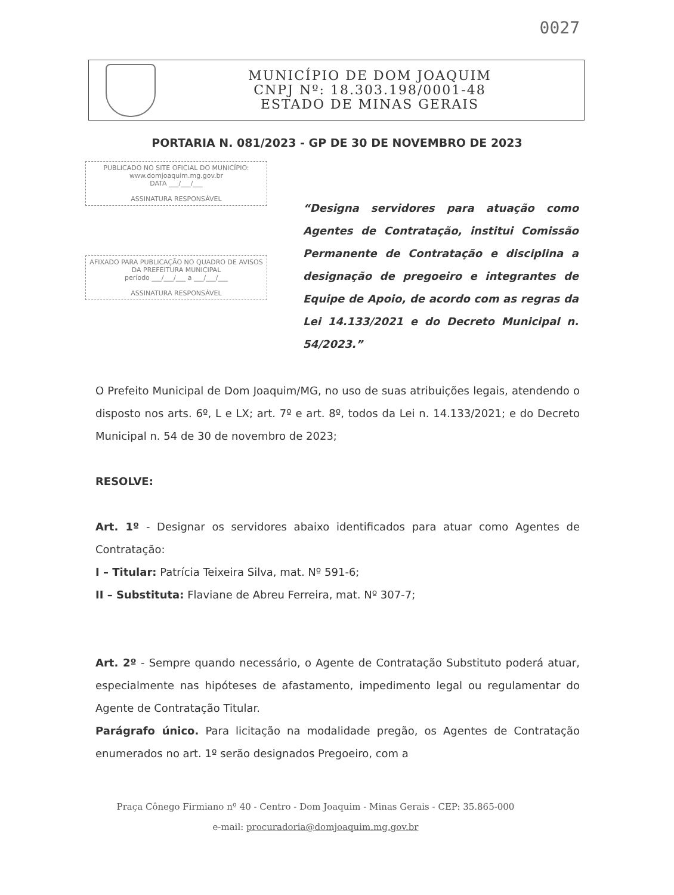0027
MUNICÍPIO DE DOM JOAQUIM
CNPJ Nº: 18.303.198/0001-48
ESTADO DE MINAS GERAIS
PORTARIA N. 081/2023 - GP DE 30 DE NOVEMBRO DE 2023
PUBLICADO NO SITE OFICIAL DO MUNICÍPIO:
www.domjoaquim.mg.gov.br
DATA ___/___/___
ASSINATURA RESPONSÁVEL
AFIXADO PARA PUBLICAÇÃO NO QUADRO DE AVISOS DA PREFEITURA MUNICIPAL
período ___/___/___ a ___/___/___
ASSINATURA RESPONSÁVEL
“Designa servidores para atuação como Agentes de Contratação, institui Comissão Permanente de Contratação e disciplina a designação de pregoeiro e integrantes de Equipe de Apoio, de acordo com as regras da Lei 14.133/2021 e do Decreto Municipal n. 54/2023.”
O Prefeito Municipal de Dom Joaquim/MG, no uso de suas atribuições legais, atendendo o disposto nos arts. 6º, L e LX; art. 7º e art. 8º, todos da Lei n. 14.133/2021; e do Decreto Municipal n. 54 de 30 de novembro de 2023;
RESOLVE:
Art. 1º - Designar os servidores abaixo identificados para atuar como Agentes de Contratação:
I – Titular: Patrícia Teixeira Silva, mat. Nº 591-6;
II – Substituta: Flaviane de Abreu Ferreira, mat. Nº 307-7;
Art. 2º - Sempre quando necessário, o Agente de Contratação Substituto poderá atuar, especialmente nas hipóteses de afastamento, impedimento legal ou regulamentar do Agente de Contratação Titular.
Parágrafo único. Para licitação na modalidade pregão, os Agentes de Contratação enumerados no art. 1º serão designados Pregoeiro, com a
Praça Cônego Firmiano nº 40 - Centro - Dom Joaquim - Minas Gerais - CEP: 35.865-000
e-mail: procuradoria@domjoaquim.mg.gov.br